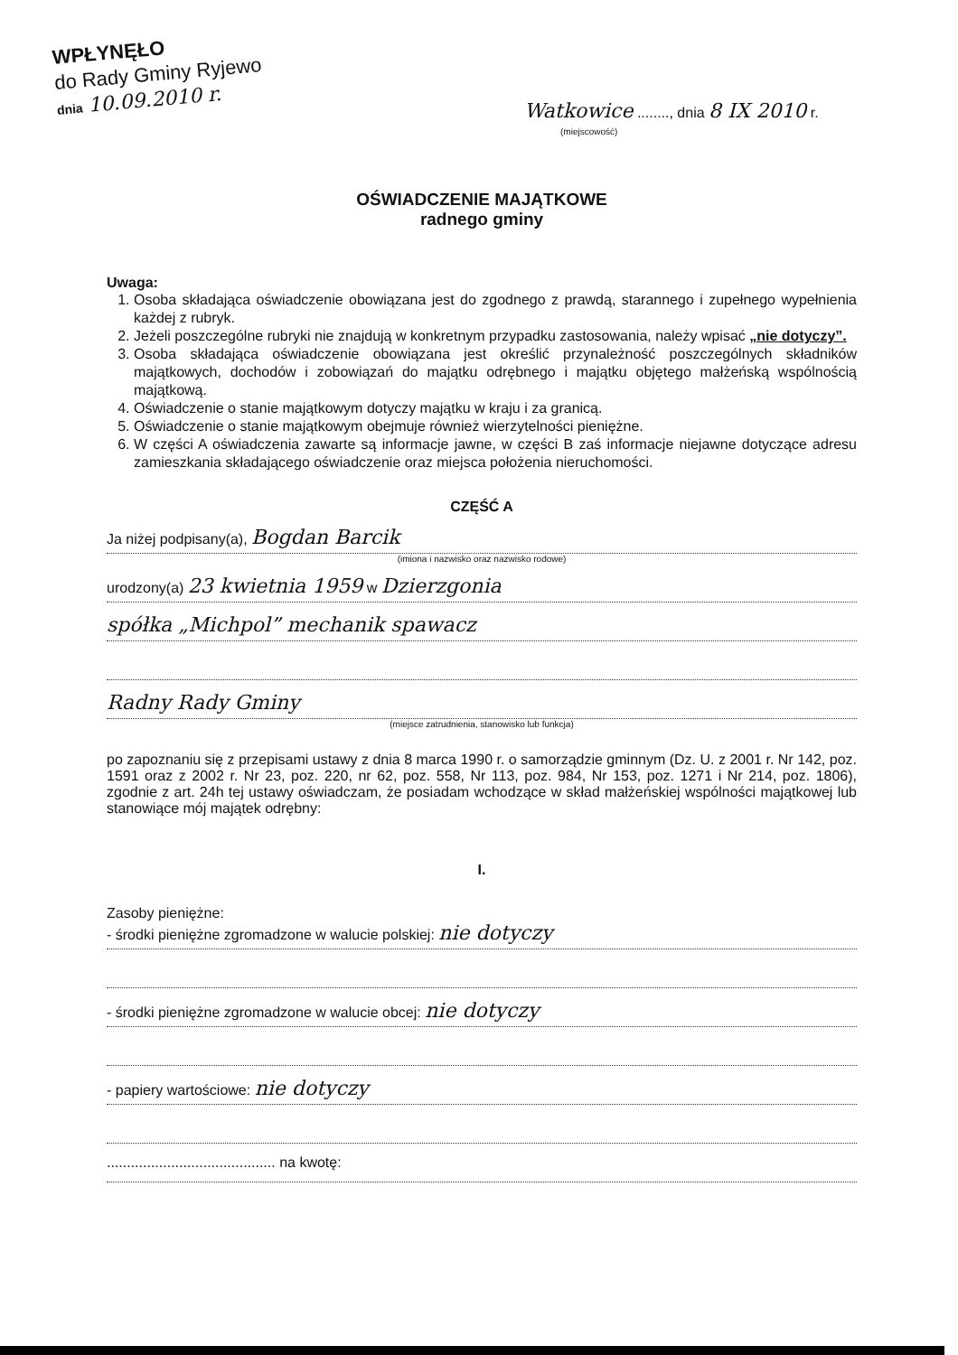WPŁYNĘŁO
do Rady Gminy Ryjewo
dnia 10.09.2010 r.
Watkowice ........, dnia 8 IX 2010 r.
(miejscowość)
OŚWIADCZENIE MAJĄTKOWE
radnego gminy
Uwaga:
1. Osoba składająca oświadczenie obowiązana jest do zgodnego z prawdą, starannego i zupełnego wypełnienia każdej z rubryk.
2. Jeżeli poszczególne rubryki nie znajdują w konkretnym przypadku zastosowania, należy wpisać „nie dotyczy”.
3. Osoba składająca oświadczenie obowiązana jest określić przynależność poszczególnych składników majątkowych, dochodów i zobowiązań do majątku odrębnego i majątku objętego małżeńską wspólnością majątkową.
4. Oświadczenie o stanie majątkowym dotyczy majątku w kraju i za granicą.
5. Oświadczenie o stanie majątkowym obejmuje również wierzytelności pieniężne.
6. W części A oświadczenia zawarte są informacje jawne, w części B zaś informacje niejawne dotyczące adresu zamieszkania składającego oświadczenie oraz miejsca położenia nieruchomości.
CZĘŚĆ A
Ja niżej podpisany(a), Bogdan Barcik
(imiona i nazwisko oraz nazwisko rodowe)
urodzony(a) 23 kwietnia 1959 w Dzierzgonia
spółka „Michpol” mechanik spawacz
Radny Rady Gminy
(miejsce zatrudnienia, stanowisko lub funkcja)
po zapoznaniu się z przepisami ustawy z dnia 8 marca 1990 r. o samorządzie gminnym (Dz. U. z 2001 r. Nr 142, poz. 1591 oraz z 2002 r. Nr 23, poz. 220, nr 62, poz. 558, Nr 113, poz. 984, Nr 153, poz. 1271 i Nr 214, poz. 1806), zgodnie z art. 24h tej ustawy oświadczam, że posiadam wchodzące w skład małżeńskiej wspólności majątkowej lub stanowiące mój majątek odrębny:
I.
Zasoby pieniężne:
- środki pieniężne zgromadzone w walucie polskiej: nie dotyczy
- środki pieniężne zgromadzone w walucie obcej: nie dotyczy
- papiery wartościowe: nie dotyczy
.......................................... na kwotę: